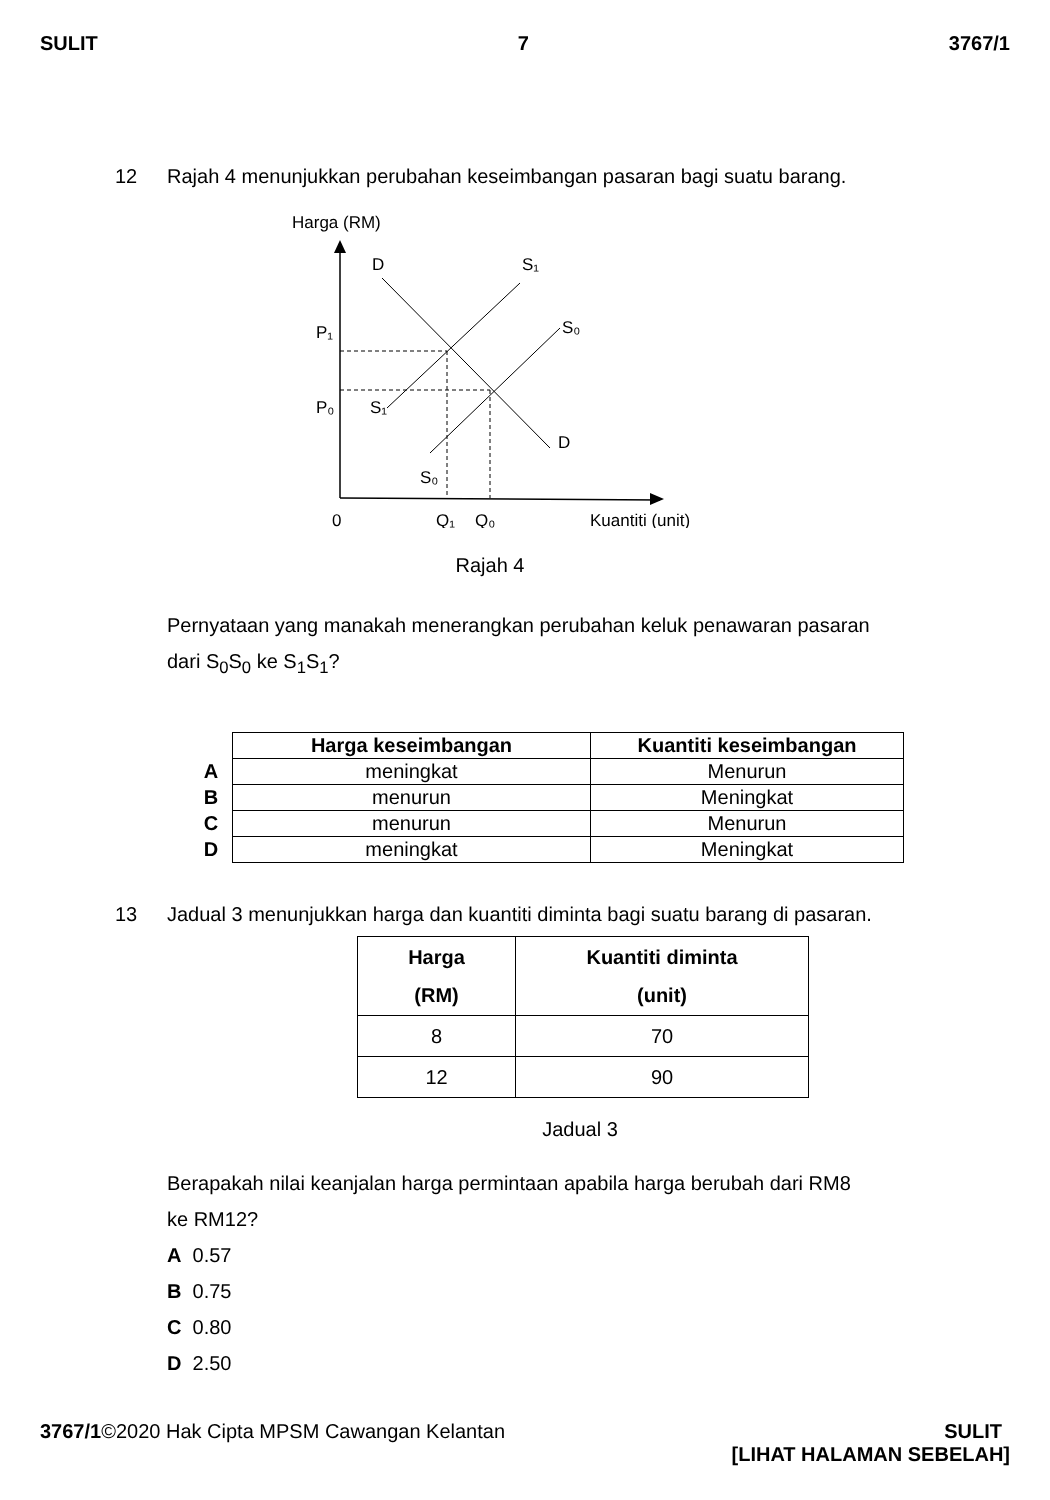SULIT 7 3767/1
12 Rajah 4 menunjukkan perubahan keseimbangan pasaran bagi suatu barang.
Harga (RM)
D
S₁
S₀
P₁
P₀
S₁
D
S₀
0
Q₁
Q₀
Kuantiti (unit)
Rajah 4
Pernyataan yang manakah menerangkan perubahan keluk penawaran pasaran
dari S<sub>0</sub>S<sub>0</sub> ke S<sub>1</sub>S<sub>1</sub>?
| | Harga keseimbangan | Kuantiti keseimbangan |
| A | meningkat | Menurun |
| B | menurun | Meningkat |
| C | menurun | Menurun |
| D | meningkat | Meningkat |
13 Jadual 3 menunjukkan harga dan kuantiti diminta bagi suatu barang di pasaran.
| Harga (RM) | Kuantiti diminta (unit) |
| --- | --- |
| 8 | 70 |
| 12 | 90 |
Jadual 3
Berapakah nilai keanjalan harga permintaan apabila harga berubah dari RM8
ke RM12?
A 0.57
B 0.75
C 0.80
D 2.50
3767/1©2020 Hak Cipta MPSM Cawangan Kelantan SULIT
[LIHAT HALAMAN SEBELAH]